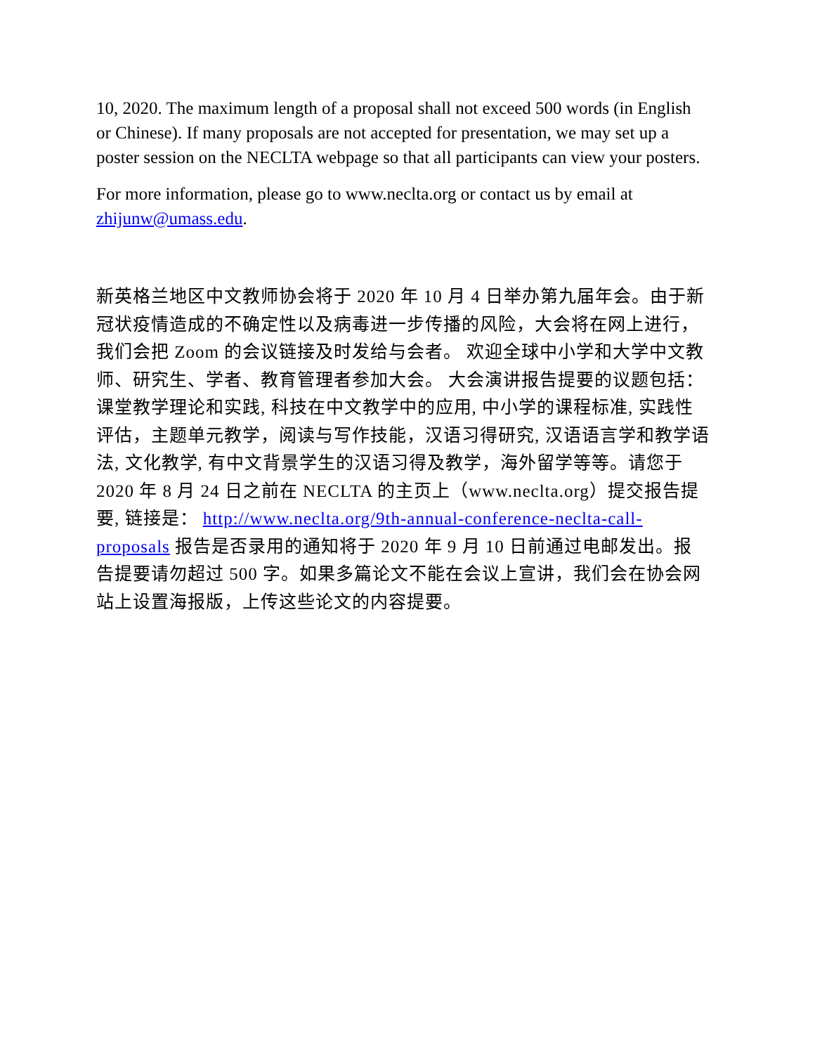10, 2020. The maximum length of a proposal shall not exceed 500 words (in English or Chinese). If many proposals are not accepted for presentation, we may set up a poster session on the NECLTA webpage so that all participants can view your posters.
For more information, please go to www.neclta.org or contact us by email at zhijunw@umass.edu.
新英格兰地区中文教师协会将于 2020 年 10 月 4 日举办第九届年会。由于新冠状疫情造成的不确定性以及病毒进一步传播的风险，大会将在网上进行，我们会把 Zoom 的会议链接及时发给与会者。 欢迎全球中小学和大学中文教师、研究生、学者、教育管理者参加大会。 大会演讲报告提要的议题包括：课堂教学理论和实践, 科技在中文教学中的应用, 中小学的课程标准, 实践性评估，主题单元教学，阅读与写作技能，汉语习得研究, 汉语语言学和教学语法, 文化教学, 有中文背景学生的汉语习得及教学，海外留学等等。请您于 2020 年 8 月 24 日之前在 NECLTA 的主页上（www.neclta.org）提交报告提要, 链接是： http://www.neclta.org/9th-annual-conference-neclta-call-proposals 报告是否录用的通知将于 2020 年 9 月 10 日前通过电邮发出。报告提要请勿超过 500 字。如果多篇论文不能在会议上宣讲，我们会在协会网站上设置海报版，上传这些论文的内容提要。